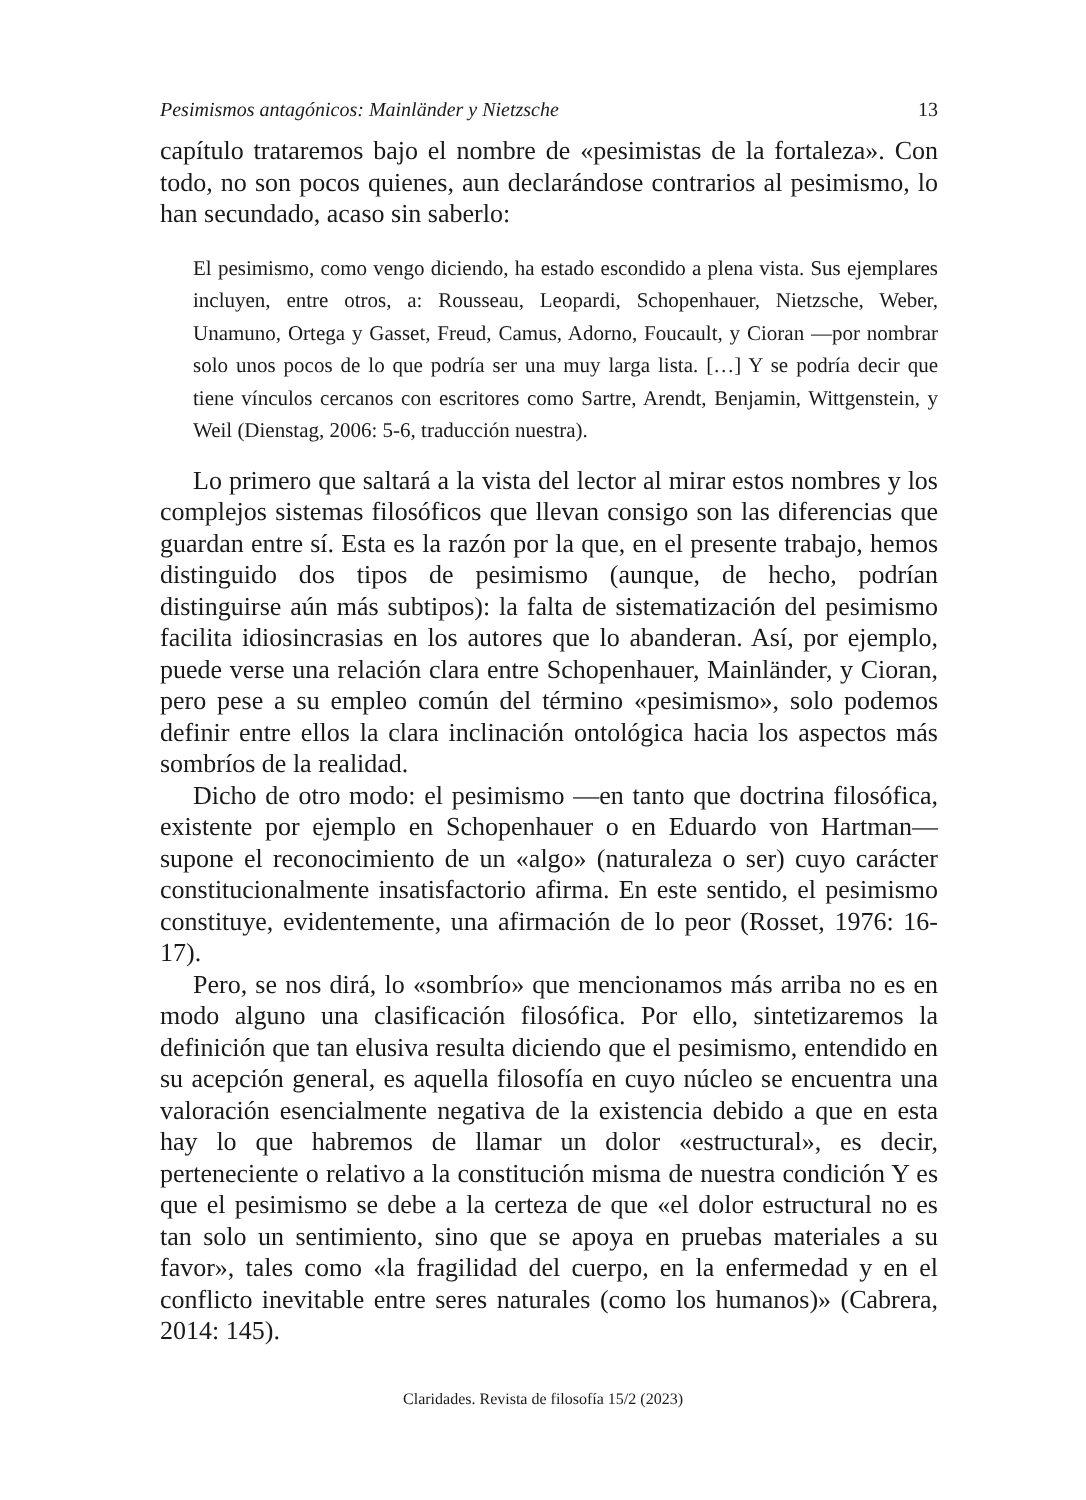Pesimismos antagónicos: Mainländer y Nietzsche 13
capítulo trataremos bajo el nombre de «pesimistas de la fortaleza». Con todo, no son pocos quienes, aun declarándose contrarios al pesimismo, lo han secundado, acaso sin saberlo:
El pesimismo, como vengo diciendo, ha estado escondido a plena vista. Sus ejemplares incluyen, entre otros, a: Rousseau, Leopardi, Schopenhauer, Nietzsche, Weber, Unamuno, Ortega y Gasset, Freud, Camus, Adorno, Foucault, y Cioran —por nombrar solo unos pocos de lo que podría ser una muy larga lista. […] Y se podría decir que tiene vínculos cercanos con escritores como Sartre, Arendt, Benjamin, Wittgenstein, y Weil (Dienstag, 2006: 5-6, traducción nuestra).
Lo primero que saltará a la vista del lector al mirar estos nombres y los complejos sistemas filosóficos que llevan consigo son las diferencias que guardan entre sí. Esta es la razón por la que, en el presente trabajo, hemos distinguido dos tipos de pesimismo (aunque, de hecho, podrían distinguirse aún más subtipos): la falta de sistematización del pesimismo facilita idiosincrasias en los autores que lo abanderan. Así, por ejemplo, puede verse una relación clara entre Schopenhauer, Mainländer, y Cioran, pero pese a su empleo común del término «pesimismo», solo podemos definir entre ellos la clara inclinación ontológica hacia los aspectos más sombríos de la realidad.
Dicho de otro modo: el pesimismo —en tanto que doctrina filosófica, existente por ejemplo en Schopenhauer o en Eduardo von Hartman— supone el reconocimiento de un «algo» (naturaleza o ser) cuyo carácter constitucionalmente insatisfactorio afirma. En este sentido, el pesimismo constituye, evidentemente, una afirmación de lo peor (Rosset, 1976: 16-17).
Pero, se nos dirá, lo «sombrío» que mencionamos más arriba no es en modo alguno una clasificación filosófica. Por ello, sintetizaremos la definición que tan elusiva resulta diciendo que el pesimismo, entendido en su acepción general, es aquella filosofía en cuyo núcleo se encuentra una valoración esencialmente negativa de la existencia debido a que en esta hay lo que habremos de llamar un dolor «estructural», es decir, perteneciente o relativo a la constitución misma de nuestra condición Y es que el pesimismo se debe a la certeza de que «el dolor estructural no es tan solo un sentimiento, sino que se apoya en pruebas materiales a su favor», tales como «la fragilidad del cuerpo, en la enfermedad y en el conflicto inevitable entre seres naturales (como los humanos)» (Cabrera, 2014: 145).
Claridades. Revista de filosofía 15/2 (2023)